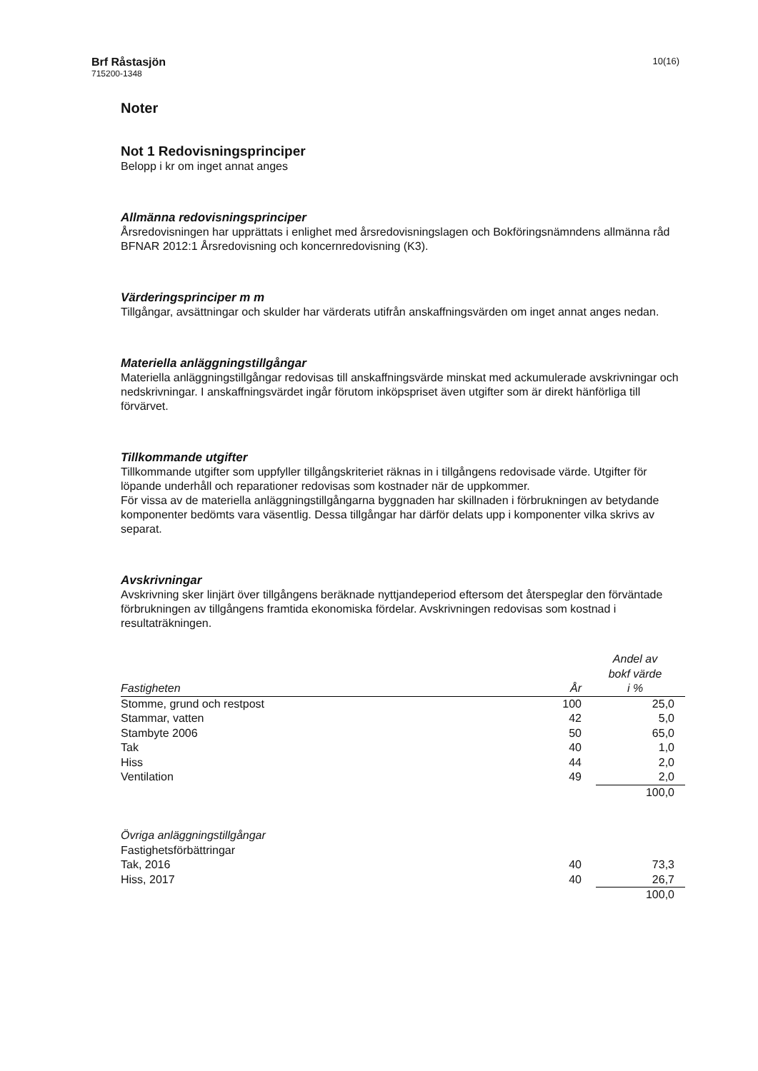Brf Råstasjön
715200-1348
10(16)
Noter
Not 1 Redovisningsprinciper
Belopp i kr om inget annat anges
Allmänna redovisningsprinciper
Årsredovisningen har upprättats i enlighet med årsredovisningslagen och Bokföringsnämndens allmänna råd BFNAR 2012:1 Årsredovisning och koncernredovisning (K3).
Värderingsprinciper m m
Tillgångar, avsättningar och skulder har värderats utifrån anskaffningsvärden om inget annat anges nedan.
Materiella anläggningstillgångar
Materiella anläggningstillgångar redovisas till anskaffningsvärde minskat med ackumulerade avskrivningar och nedskrivningar. I anskaffningsvärdet ingår förutom inköpspriset även utgifter som är direkt hänförliga till förvärvet.
Tillkommande utgifter
Tillkommande utgifter som uppfyller tillgångskriteriet räknas in i tillgångens redovisade värde. Utgifter för löpande underhåll och reparationer redovisas som kostnader när de uppkommer.
För vissa av de materiella anläggningstillgångarna byggnaden har skillnaden i förbrukningen av betydande komponenter bedömts vara väsentlig. Dessa tillgångar har därför delats upp i komponenter vilka skrivs av separat.
Avskrivningar
Avskrivning sker linjärt över tillgångens beräknade nyttjandeperiod eftersom det återspeglar den förväntade förbrukningen av tillgångens framtida ekonomiska fördelar. Avskrivningen redovisas som kostnad i resultaträkningen.
| Fastigheten | År | Andel av bokf värde i % |
| --- | --- | --- |
| Stomme, grund och restpost | 100 | 25,0 |
| Stammar, vatten | 42 | 5,0 |
| Stambyte 2006 | 50 | 65,0 |
| Tak | 40 | 1,0 |
| Hiss | 44 | 2,0 |
| Ventilation | 49 | 2,0 |
| | | 100,0 |
| Övriga anläggningstillgångar | | |
| Fastighetsförbättringar | | |
| Tak, 2016 | 40 | 73,3 |
| Hiss, 2017 | 40 | 26,7 |
| | | 100,0 |